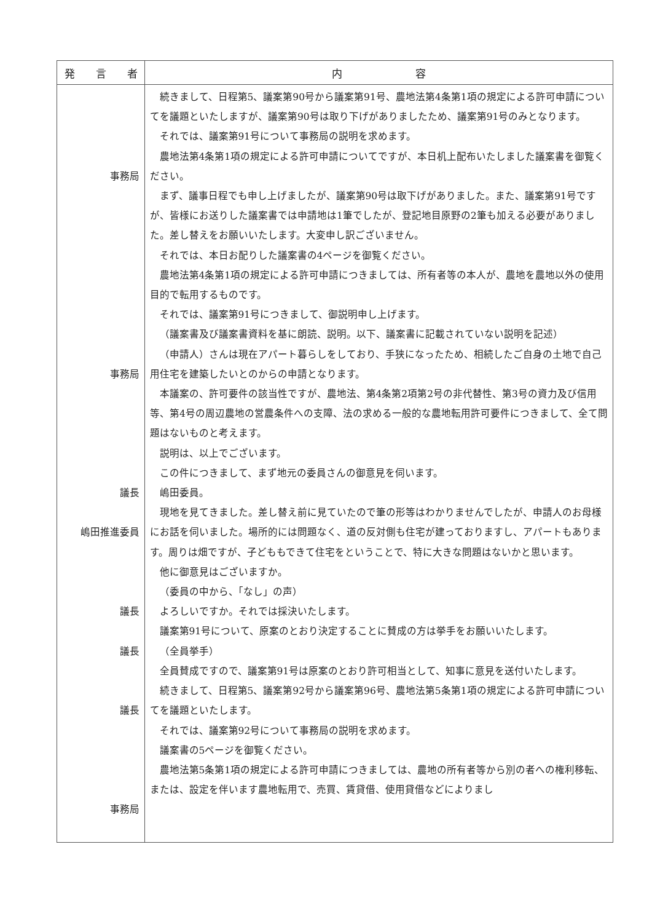| 発 言 者 | 内 容 |
| --- | --- |
| 事務局 事務局 議長 嶋田推進委員 議長 議長 議長 事務局 | 続きまして、日程第5、議案第90号から議案第91号、農地法第4条第1項の規定による許可申請についてを議題といたしますが、議案第90号は取り下げがありましたため、議案第91号のみとなります。 それでは、議案第91号について事務局の説明を求めます。 農地法第4条第1項の規定による許可申請についてですが、本日机上配布いたしました議案書を御覧ください。 まず、議事日程でも申し上げましたが、議案第90号は取下げがありました。また、議案第91号ですが、皆様にお送りした議案書では申請地は1筆でしたが、登記地目原野の2筆も加える必要がありました。差し替えをお願いいたします。大変申し訳ございません。 それでは、本日お配りした議案書の4ページを御覧ください。 農地法第4条第1項の規定による許可申請につきましては、所有者等の本人が、農地を農地以外の使用目的で転用するものです。 それでは、議案第91号につきまして、御説明申し上げます。 （議案書及び議案書資料を基に朗読、説明。以下、議案書に記載されていない説明を記述） （申請人）さんは現在アパート暮らしをしており、手狭になったため、相続したご自身の土地で自己用住宅を建築したいとのからの申請となります。 本議案の、許可要件の該当性ですが、農地法、第4条第2項第2号の非代替性、第3号の資力及び信用等、第4号の周辺農地の営農条件への支障、法の求める一般的な農地転用許可要件につきまして、全て問題はないものと考えます。 説明は、以上でございます。 この件につきまして、まず地元の委員さんの御意見を伺います。 嶋田委員。 現地を見てきました。差し替え前に見ていたので筆の形等はわかりませんでしたが、申請人のお母様にお話を伺いました。場所的には問題なく、道の反対側も住宅が建っておりますし、アパートもあります。周りは畑ですが、子どももできて住宅をということで、特に大きな問題はないかと思います。 他に御意見はございますか。 （委員の中から、「なし」の声） よろしいですか。それでは採決いたします。 議案第91号について、原案のとおり決定することに賛成の方は挙手をお願いいたします。 （全員挙手） 全員賛成ですので、議案第91号は原案のとおり許可相当として、知事に意見を送付いたします。 続きまして、日程第5、議案第92号から議案第96号、農地法第5条第1項の規定による許可申請についてを議題といたします。 それでは、議案第92号について事務局の説明を求めます。 議案書の5ページを御覧ください。 農地法第5条第1項の規定による許可申請につきましては、農地の所有者等から別の者への権利移転、または、設定を伴います農地転用で、売買、賃貸借、使用貸借などによりまし |